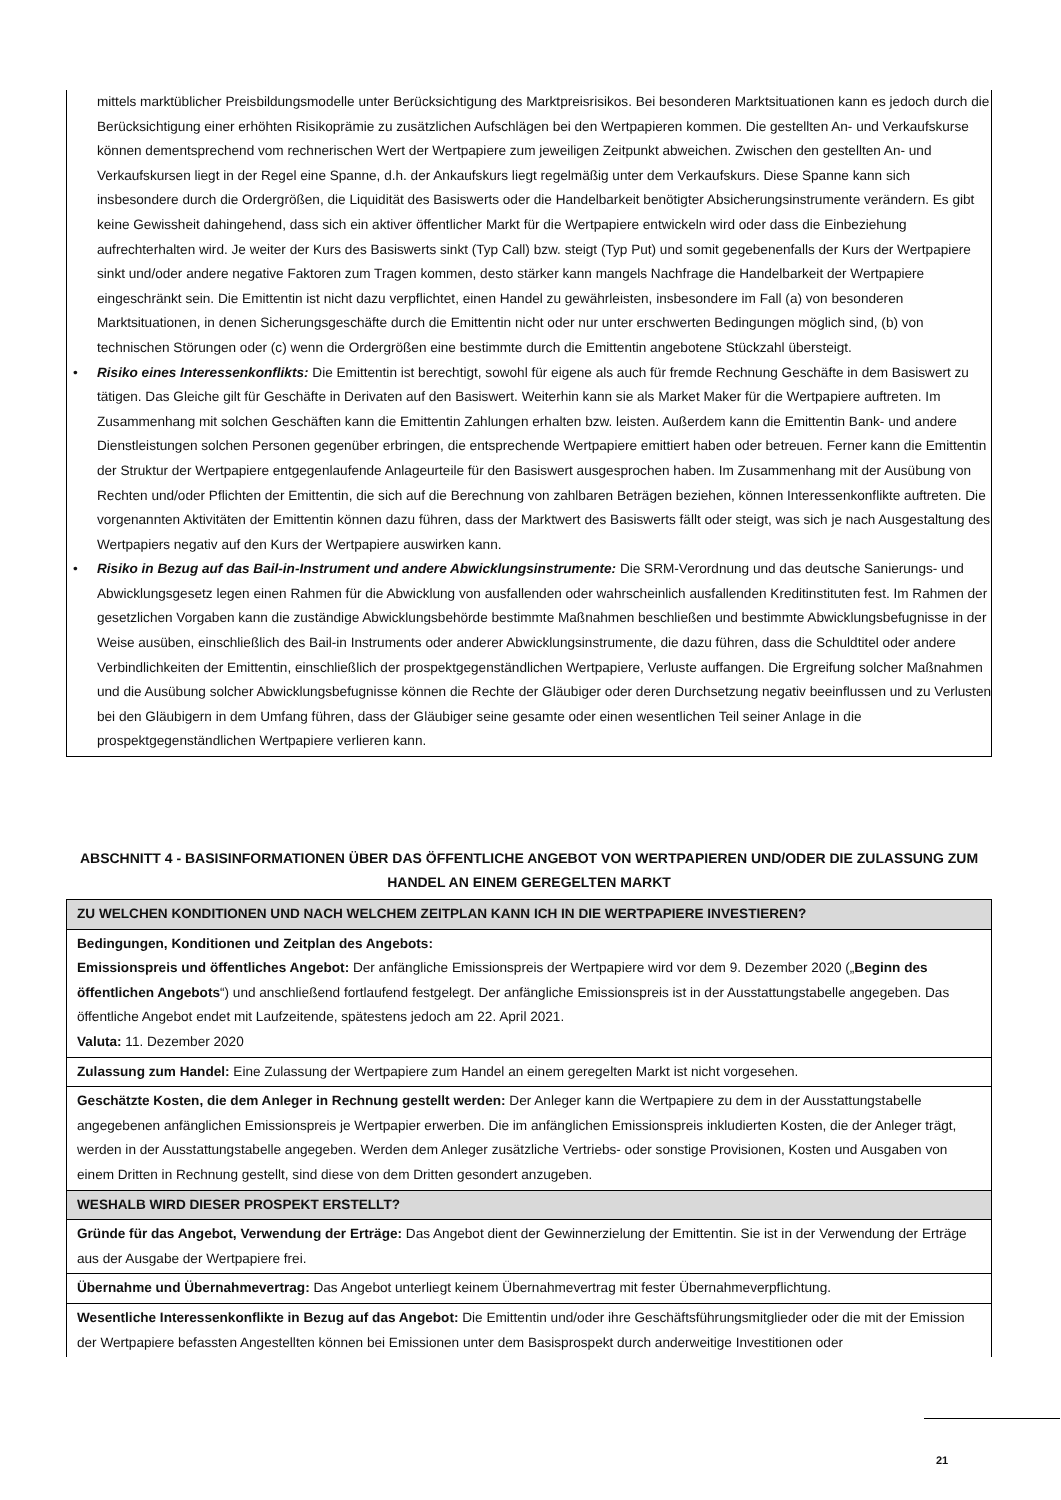mittels marktüblicher Preisbildungsmodelle unter Berücksichtigung des Marktpreisrisikos. Bei besonderen Marktsituationen kann es jedoch durch die Berücksichtigung einer erhöhten Risikoprämie zu zusätzlichen Aufschlägen bei den Wertpapieren kommen. Die gestellten An- und Verkaufskurse können dementsprechend vom rechnerischen Wert der Wertpapiere zum jeweiligen Zeitpunkt abweichen. Zwischen den gestellten An- und Verkaufskursen liegt in der Regel eine Spanne, d.h. der Ankaufskurs liegt regelmäßig unter dem Verkaufskurs. Diese Spanne kann sich insbesondere durch die Ordergrößen, die Liquidität des Basiswerts oder die Handelbarkeit benötigter Absicherungsinstrumente verändern. Es gibt keine Gewissheit dahingehend, dass sich ein aktiver öffentlicher Markt für die Wertpapiere entwickeln wird oder dass die Einbeziehung aufrechterhalten wird. Je weiter der Kurs des Basiswerts sinkt (Typ Call) bzw. steigt (Typ Put) und somit gegebenenfalls der Kurs der Wertpapiere sinkt und/oder andere negative Faktoren zum Tragen kommen, desto stärker kann mangels Nachfrage die Handelbarkeit der Wertpapiere eingeschränkt sein. Die Emittentin ist nicht dazu verpflichtet, einen Handel zu gewährleisten, insbesondere im Fall (a) von besonderen Marktsituationen, in denen Sicherungsgeschäfte durch die Emittentin nicht oder nur unter erschwerten Bedingungen möglich sind, (b) von technischen Störungen oder (c) wenn die Ordergrößen eine bestimmte durch die Emittentin angebotene Stückzahl übersteigt.
• Risiko eines Interessenkonflikts: Die Emittentin ist berechtigt, sowohl für eigene als auch für fremde Rechnung Geschäfte in dem Basiswert zu tätigen. Das Gleiche gilt für Geschäfte in Derivaten auf den Basiswert. Weiterhin kann sie als Market Maker für die Wertpapiere auftreten. Im Zusammenhang mit solchen Geschäften kann die Emittentin Zahlungen erhalten bzw. leisten. Außerdem kann die Emittentin Bank- und andere Dienstleistungen solchen Personen gegenüber erbringen, die entsprechende Wertpapiere emittiert haben oder betreuen. Ferner kann die Emittentin der Struktur der Wertpapiere entgegenlaufende Anlageurteile für den Basiswert ausgesprochen haben. Im Zusammenhang mit der Ausübung von Rechten und/oder Pflichten der Emittentin, die sich auf die Berechnung von zahlbaren Beträgen beziehen, können Interessenkonflikte auftreten. Die vorgenannten Aktivitäten der Emittentin können dazu führen, dass der Marktwert des Basiswerts fällt oder steigt, was sich je nach Ausgestaltung des Wertpapiers negativ auf den Kurs der Wertpapiere auswirken kann.
• Risiko in Bezug auf das Bail-in-Instrument und andere Abwicklungsinstrumente: Die SRM-Verordnung und das deutsche Sanierungs- und Abwicklungsgesetz legen einen Rahmen für die Abwicklung von ausfallenden oder wahrscheinlich ausfallenden Kreditinstituten fest. Im Rahmen der gesetzlichen Vorgaben kann die zuständige Abwicklungsbehörde bestimmte Maßnahmen beschließen und bestimmte Abwicklungsbefugnisse in der Weise ausüben, einschließlich des Bail-in Instruments oder anderer Abwicklungsinstrumente, die dazu führen, dass die Schuldtitel oder andere Verbindlichkeiten der Emittentin, einschließlich der prospektgegenständlichen Wertpapiere, Verluste auffangen. Die Ergreifung solcher Maßnahmen und die Ausübung solcher Abwicklungsbefugnisse können die Rechte der Gläubiger oder deren Durchsetzung negativ beeinflussen und zu Verlusten bei den Gläubigern in dem Umfang führen, dass der Gläubiger seine gesamte oder einen wesentlichen Teil seiner Anlage in die prospektgegenständlichen Wertpapiere verlieren kann.
ABSCHNITT 4 - BASISINFORMATIONEN ÜBER DAS ÖFFENTLICHE ANGEBOT VON WERTPAPIEREN UND/ODER DIE ZULASSUNG ZUM HANDEL AN EINEM GEREGELTEN MARKT
| ZU WELCHEN KONDITIONEN UND NACH WELCHEM ZEITPLAN KANN ICH IN DIE WERTPAPIERE INVESTIEREN? |
| --- |
| Bedingungen, Konditionen und Zeitplan des Angebots: Emissionspreis und öffentliches Angebot: Der anfängliche Emissionspreis der Wertpapiere wird vor dem 9. Dezember 2020 („ Beginn des öffentlichen Angebots “) und anschließend fortlaufend festgelegt. Der anfängliche Emissionspreis ist in der Ausstattungstabelle angegeben. Das öffentliche Angebot endet mit Laufzeitende, spätestens jedoch am 22. April 2021. Valuta: 11. Dezember 2020 |
| Zulassung zum Handel: Eine Zulassung der Wertpapiere zum Handel an einem geregelten Markt ist nicht vorgesehen. |
| Geschätzte Kosten, die dem Anleger in Rechnung gestellt werden: Der Anleger kann die Wertpapiere zu dem in der Ausstattungstabelle angegebenen anfänglichen Emissionspreis je Wertpapier erwerben. Die im anfänglichen Emissionspreis inkludierten Kosten, die der Anleger trägt, werden in der Ausstattungstabelle angegeben. Werden dem Anleger zusätzliche Vertriebs- oder sonstige Provisionen, Kosten und Ausgaben von einem Dritten in Rechnung gestellt, sind diese von dem Dritten gesondert anzugeben. |
| WESHALB WIRD DIESER PROSPEKT ERSTELLT? |
| Gründe für das Angebot, Verwendung der Erträge: Das Angebot dient der Gewinnerzielung der Emittentin. Sie ist in der Verwendung der Erträge aus der Ausgabe der Wertpapiere frei. |
| Übernahme und Übernahmevertrag: Das Angebot unterliegt keinem Übernahmevertrag mit fester Übernahmeverpflichtung. |
| Wesentliche Interessenkonflikte in Bezug auf das Angebot: Die Emittentin und/oder ihre Geschäftsführungsmitglieder oder die mit der Emission der Wertpapiere befassten Angestellten können bei Emissionen unter dem Basisprospekt durch anderweitige Investitionen oder |
21